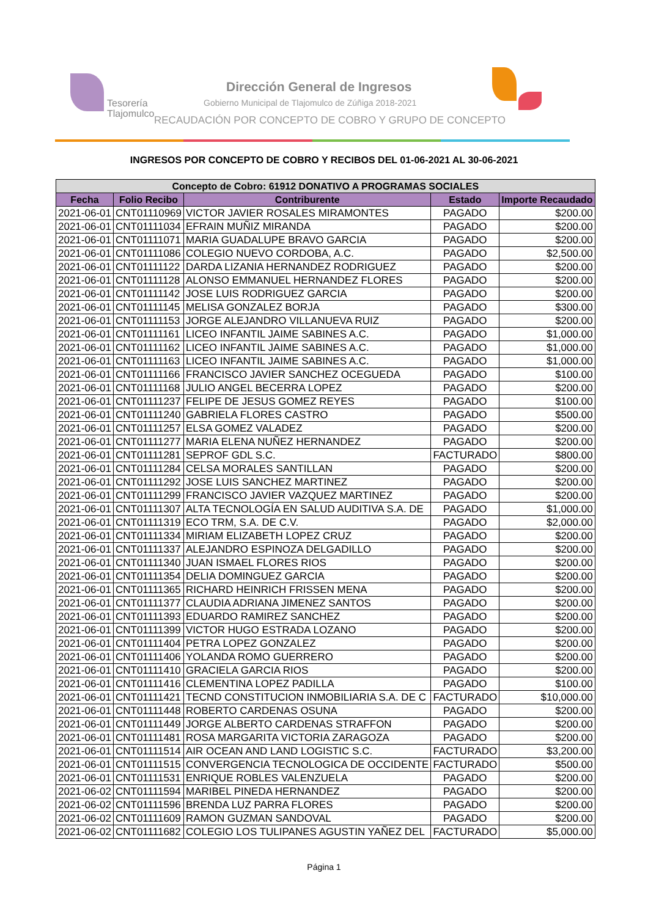Tesorería
Tlajomulco
Dirección General de Ingresos
Gobierno Municipal de Tlajomulco de Zúñiga 2018-2021
RECAUDACIÓN POR CONCEPTO DE COBRO Y GRUPO DE CONCEPTO
INGRESOS POR CONCEPTO DE COBRO Y RECIBOS DEL 01-06-2021 AL 30-06-2021
| Concepto de Cobro: 61912 DONATIVO A PROGRAMAS SOCIALES | | | | |
| --- | --- | --- | --- | --- |
| Fecha | Folio Recibo | Contriburente | Estado | Importe Recaudado |
| 2021-06-01 | CNT01110969 | VICTOR JAVIER ROSALES MIRAMONTES | PAGADO | $200.00 |
| 2021-06-01 | CNT01111034 | EFRAIN MUÑIZ MIRANDA | PAGADO | $200.00 |
| 2021-06-01 | CNT01111071 | MARIA GUADALUPE BRAVO GARCIA | PAGADO | $200.00 |
| 2021-06-01 | CNT01111086 | COLEGIO NUEVO CORDOBA, A.C. | PAGADO | $2,500.00 |
| 2021-06-01 | CNT01111122 | DARDA LIZANIA HERNANDEZ RODRIGUEZ | PAGADO | $200.00 |
| 2021-06-01 | CNT01111128 | ALONSO EMMANUEL HERNANDEZ FLORES | PAGADO | $200.00 |
| 2021-06-01 | CNT01111142 | JOSE LUIS RODRIGUEZ GARCIA | PAGADO | $200.00 |
| 2021-06-01 | CNT01111145 | MELISA GONZALEZ BORJA | PAGADO | $300.00 |
| 2021-06-01 | CNT01111153 | JORGE ALEJANDRO VILLANUEVA RUIZ | PAGADO | $200.00 |
| 2021-06-01 | CNT01111161 | LICEO INFANTIL JAIME SABINES A.C. | PAGADO | $1,000.00 |
| 2021-06-01 | CNT01111162 | LICEO INFANTIL JAIME SABINES A.C. | PAGADO | $1,000.00 |
| 2021-06-01 | CNT01111163 | LICEO INFANTIL JAIME SABINES A.C. | PAGADO | $1,000.00 |
| 2021-06-01 | CNT01111166 | FRANCISCO JAVIER SANCHEZ OCEGUEDA | PAGADO | $100.00 |
| 2021-06-01 | CNT01111168 | JULIO ANGEL BECERRA LOPEZ | PAGADO | $200.00 |
| 2021-06-01 | CNT01111237 | FELIPE DE JESUS GOMEZ REYES | PAGADO | $100.00 |
| 2021-06-01 | CNT01111240 | GABRIELA FLORES CASTRO | PAGADO | $500.00 |
| 2021-06-01 | CNT01111257 | ELSA GOMEZ VALADEZ | PAGADO | $200.00 |
| 2021-06-01 | CNT01111277 | MARIA ELENA NUÑEZ HERNANDEZ | PAGADO | $200.00 |
| 2021-06-01 | CNT01111281 | SEPROF GDL S.C. | FACTURADO | $800.00 |
| 2021-06-01 | CNT01111284 | CELSA MORALES SANTILLAN | PAGADO | $200.00 |
| 2021-06-01 | CNT01111292 | JOSE LUIS SANCHEZ MARTINEZ | PAGADO | $200.00 |
| 2021-06-01 | CNT01111299 | FRANCISCO JAVIER VAZQUEZ MARTINEZ | PAGADO | $200.00 |
| 2021-06-01 | CNT01111307 | ALTA TECNOLOGÍA EN SALUD AUDITIVA S.A. DE | PAGADO | $1,000.00 |
| 2021-06-01 | CNT01111319 | ECO TRM, S.A. DE C.V. | PAGADO | $2,000.00 |
| 2021-06-01 | CNT01111334 | MIRIAM ELIZABETH LOPEZ CRUZ | PAGADO | $200.00 |
| 2021-06-01 | CNT01111337 | ALEJANDRO ESPINOZA DELGADILLO | PAGADO | $200.00 |
| 2021-06-01 | CNT01111340 | JUAN ISMAEL FLORES RIOS | PAGADO | $200.00 |
| 2021-06-01 | CNT01111354 | DELIA DOMINGUEZ GARCIA | PAGADO | $200.00 |
| 2021-06-01 | CNT01111365 | RICHARD HEINRICH FRISSEN MENA | PAGADO | $200.00 |
| 2021-06-01 | CNT01111377 | CLAUDIA ADRIANA JIMENEZ SANTOS | PAGADO | $200.00 |
| 2021-06-01 | CNT01111393 | EDUARDO RAMIREZ SANCHEZ | PAGADO | $200.00 |
| 2021-06-01 | CNT01111399 | VICTOR HUGO ESTRADA LOZANO | PAGADO | $200.00 |
| 2021-06-01 | CNT01111404 | PETRA LOPEZ GONZALEZ | PAGADO | $200.00 |
| 2021-06-01 | CNT01111406 | YOLANDA ROMO GUERRERO | PAGADO | $200.00 |
| 2021-06-01 | CNT01111410 | GRACIELA GARCIA RIOS | PAGADO | $200.00 |
| 2021-06-01 | CNT01111416 | CLEMENTINA LOPEZ PADILLA | PAGADO | $100.00 |
| 2021-06-01 | CNT01111421 | TECND CONSTITUCION INMOBILIARIA S.A. DE C | FACTURADO | $10,000.00 |
| 2021-06-01 | CNT01111448 | ROBERTO CARDENAS OSUNA | PAGADO | $200.00 |
| 2021-06-01 | CNT01111449 | JORGE ALBERTO CARDENAS STRAFFON | PAGADO | $200.00 |
| 2021-06-01 | CNT01111481 | ROSA MARGARITA VICTORIA ZARAGOZA | PAGADO | $200.00 |
| 2021-06-01 | CNT01111514 | AIR OCEAN AND LAND LOGISTIC S.C. | FACTURADO | $3,200.00 |
| 2021-06-01 | CNT01111515 | CONVERGENCIA TECNOLOGICA DE OCCIDENTE | FACTURADO | $500.00 |
| 2021-06-01 | CNT01111531 | ENRIQUE ROBLES VALENZUELA | PAGADO | $200.00 |
| 2021-06-02 | CNT01111594 | MARIBEL PINEDA HERNANDEZ | PAGADO | $200.00 |
| 2021-06-02 | CNT01111596 | BRENDA LUZ PARRA FLORES | PAGADO | $200.00 |
| 2021-06-02 | CNT01111609 | RAMON GUZMAN SANDOVAL | PAGADO | $200.00 |
| 2021-06-02 | CNT01111682 | COLEGIO LOS TULIPANES AGUSTIN YAÑEZ DEL | FACTURADO | $5,000.00 |
Página 1